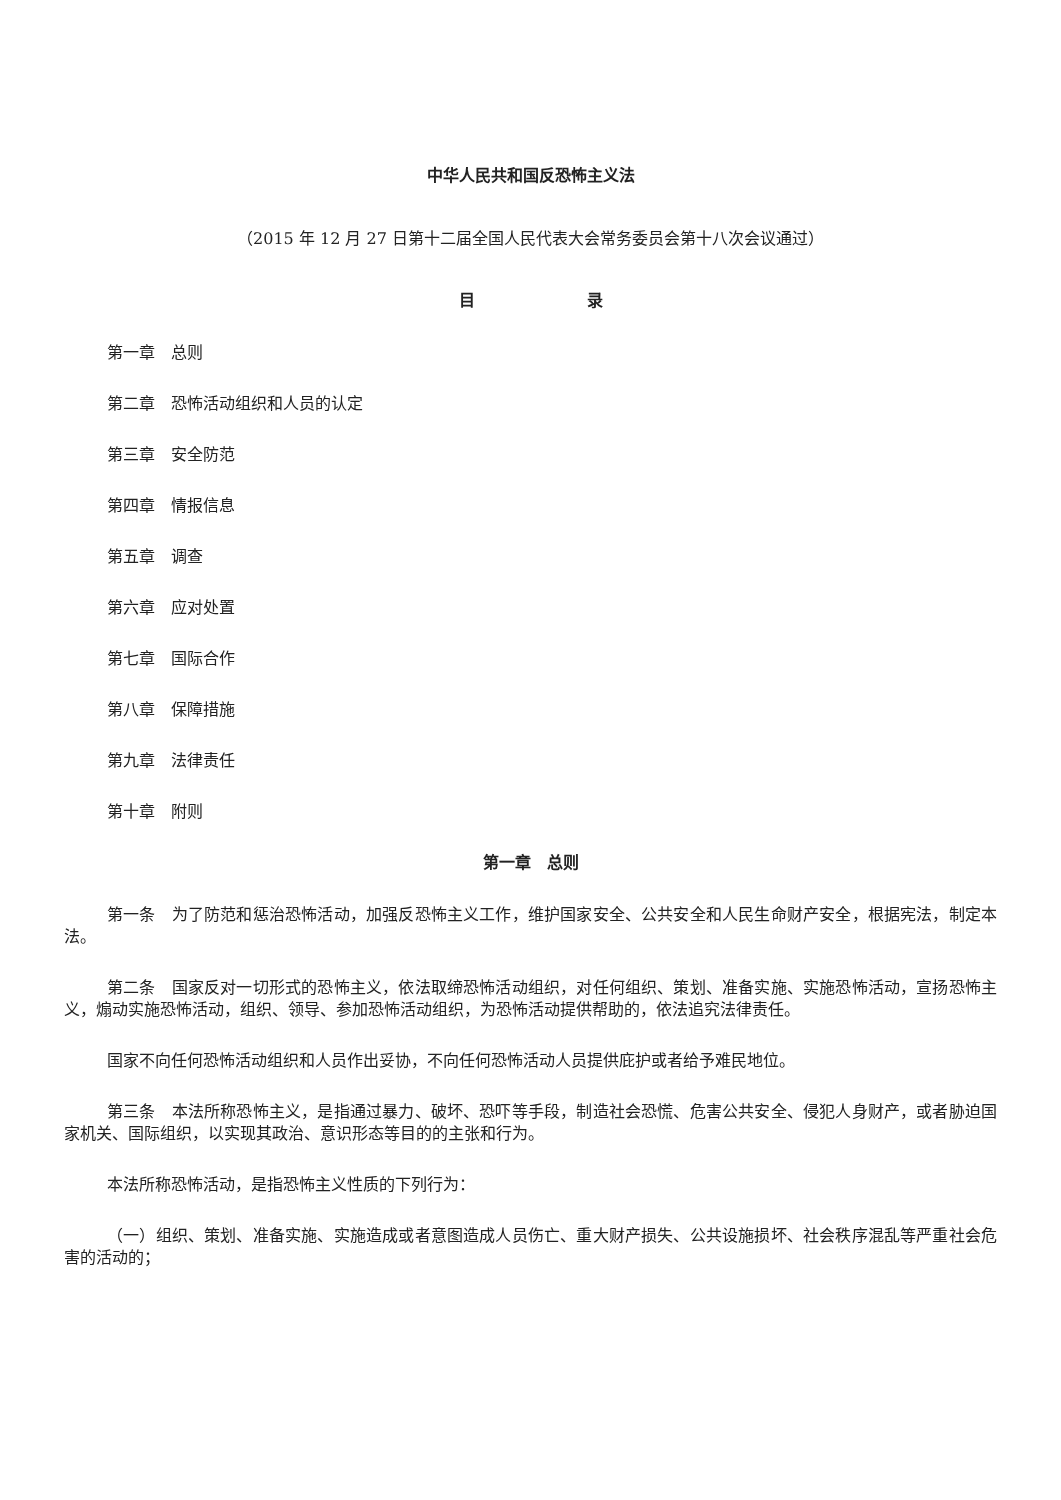中华人民共和国反恐怖主义法
（2015 年 12 月 27 日第十二届全国人民代表大会常务委员会第十八次会议通过）
目       录
第一章 总则
第二章 恐怖活动组织和人员的认定
第三章 安全防范
第四章 情报信息
第五章 调查
第六章 应对处置
第七章 国际合作
第八章 保障措施
第九章 法律责任
第十章 附则
第一章 总则
第一条 为了防范和惩治恐怖活动，加强反恐怖主义工作，维护国家安全、公共安全和人民生命财产安全，根据宪法，制定本法。
第二条 国家反对一切形式的恐怖主义，依法取缔恐怖活动组织，对任何组织、策划、准备实施、实施恐怖活动，宣扬恐怖主义，煽动实施恐怖活动，组织、领导、参加恐怖活动组织，为恐怖活动提供帮助的，依法追究法律责任。
国家不向任何恐怖活动组织和人员作出妥协，不向任何恐怖活动人员提供庇护或者给予难民地位。
第三条 本法所称恐怖主义，是指通过暴力、破坏、恐吓等手段，制造社会恐慌、危害公共安全、侵犯人身财产，或者胁迫国家机关、国际组织，以实现其政治、意识形态等目的的主张和行为。
本法所称恐怖活动，是指恐怖主义性质的下列行为：
（一）组织、策划、准备实施、实施造成或者意图造成人员伤亡、重大财产损失、公共设施损坏、社会秩序混乱等严重社会危害的活动的；